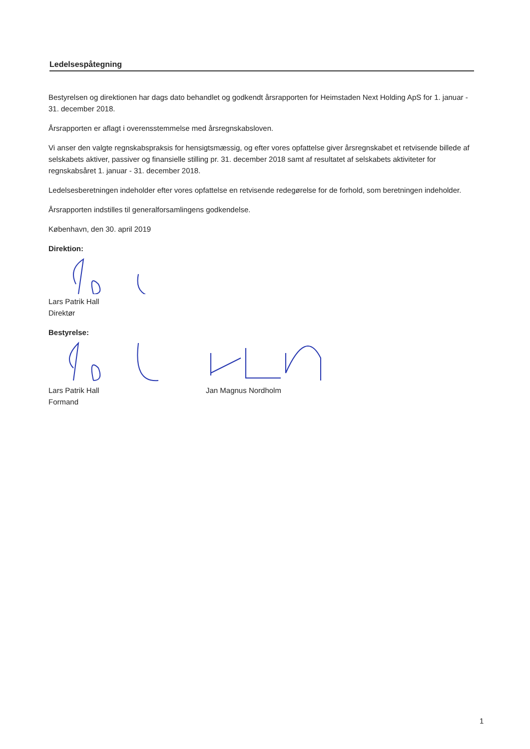Ledelsespåtegning
Bestyrelsen og direktionen har dags dato behandlet og godkendt årsrapporten for Heimstaden Next Holding ApS for 1. januar - 31. december 2018.
Årsrapporten er aflagt i overensstemmelse med årsregnskabsloven.
Vi anser den valgte regnskabspraksis for hensigtsmæssig, og efter vores opfattelse giver årsregnskabet et retvisende billede af selskabets aktiver, passiver og finansielle stilling pr. 31. december 2018 samt af resultatet af selskabets aktiviteter for regnskabsåret 1. januar - 31. december 2018.
Ledelsesberetningen indeholder efter vores opfattelse en retvisende redegørelse for de forhold, som beretningen indeholder.
Årsrapporten indstilles til generalforsamlingens godkendelse.
København, den 30. april 2019
Direktion:
Lars Patrik Hall
Direktør
Bestyrelse:
Lars Patrik Hall
Formand
Jan Magnus Nordholm
1